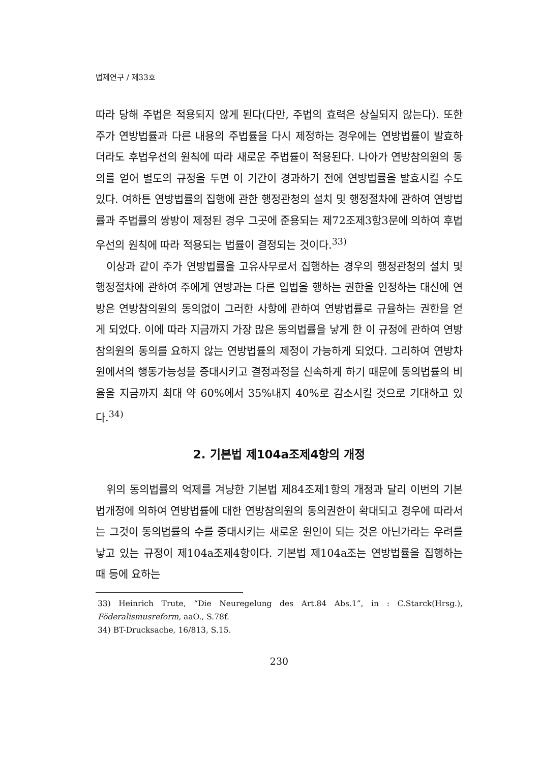법제연구 / 제33호
따라 당해 주법은 적용되지 않게 된다(다만, 주법의 효력은 상실되지 않는다). 또한 주가 연방법률과 다른 내용의 주법률을 다시 제정하는 경우에는 연방법률이 발효하더라도 후법우선의 원칙에 따라 새로운 주법률이 적용된다. 나아가 연방참의원의 동의를 얻어 별도의 규정을 두면 이 기간이 경과하기 전에 연방법률을 발효시킬 수도 있다. 여하튼 연방법률의 집행에 관한 행정관청의 설치 및 행정절차에 관하여 연방법률과 주법률의 쌍방이 제정된 경우 그곳에 준용되는 제72조제3항3문에 의하여 후법우선의 원칙에 따라 적용되는 법률이 결정되는 것이다.<sup>33)</sup>
이상과 같이 주가 연방법률을 고유사무로서 집행하는 경우의 행정관청의 설치 및 행정절차에 관하여 주에게 연방과는 다른 입법을 행하는 권한을 인정하는 대신에 연방은 연방참의원의 동의없이 그러한 사항에 관하여 연방법률로 규율하는 권한을 얻게 되었다. 이에 따라 지금까지 가장 많은 동의법률을 낳게 한 이 규정에 관하여 연방참의원의 동의를 요하지 않는 연방법률의 제정이 가능하게 되었다. 그리하여 연방차원에서의 행동가능성을 증대시키고 결정과정을 신속하게 하기 때문에 동의법률의 비율을 지금까지 최대 약 60%에서 35%내지 40%로 감소시킬 것으로 기대하고 있다.<sup>34)</sup>
2. 기본법 제104a조제4항의 개정
위의 동의법률의 억제를 겨냥한 기본법 제84조제1항의 개정과 달리 이번의 기본법개정에 의하여 연방법률에 대한 연방참의원의 동의권한이 확대되고 경우에 따라서는 그것이 동의법률의 수를 증대시키는 새로운 원인이 되는 것은 아닌가라는 우려를 낳고 있는 규정이 제104a조제4항이다. 기본법 제104a조는 연방법률을 집행하는 때 등에 요하는
33) Heinrich Trute, “Die Neuregelung des Art.84 Abs.1”, in : C.Starck(Hrsg.), Föderalismusreform, aaO., S.78f.
34) BT-Drucksache, 16/813, S.15.
230